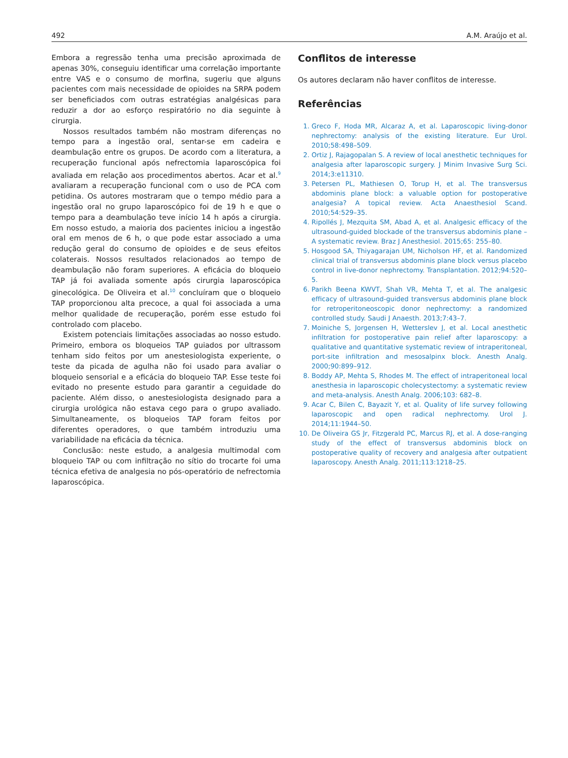492 A.M. Araújo et al.
Embora a regressão tenha uma precisão aproximada de apenas 30%, conseguiu identificar uma correlação importante entre VAS e o consumo de morfina, sugeriu que alguns pacientes com mais necessidade de opioides na SRPA podem ser beneficiados com outras estratégias analgésicas para reduzir a dor ao esforço respiratório no dia seguinte à cirurgia.
Nossos resultados também não mostram diferenças no tempo para a ingestão oral, sentar-se em cadeira e deambulação entre os grupos. De acordo com a literatura, a recuperação funcional após nefrectomia laparoscópica foi avaliada em relação aos procedimentos abertos. Acar et al.<sup>9</sup> avaliaram a recuperação funcional com o uso de PCA com petidina. Os autores mostraram que o tempo médio para a ingestão oral no grupo laparoscópico foi de 19 h e que o tempo para a deambulação teve início 14 h após a cirurgia. Em nosso estudo, a maioria dos pacientes iniciou a ingestão oral em menos de 6 h, o que pode estar associado a uma redução geral do consumo de opioides e de seus efeitos colaterais. Nossos resultados relacionados ao tempo de deambulação não foram superiores. A eficácia do bloqueio TAP já foi avaliada somente após cirurgia laparoscópica ginecológica. De Oliveira et al.<sup>10</sup> concluíram que o bloqueio TAP proporcionou alta precoce, a qual foi associada a uma melhor qualidade de recuperação, porém esse estudo foi controlado com placebo.
Existem potenciais limitações associadas ao nosso estudo. Primeiro, embora os bloqueios TAP guiados por ultrassom tenham sido feitos por um anestesiologista experiente, o teste da picada de agulha não foi usado para avaliar o bloqueio sensorial e a eficácia do bloqueio TAP. Esse teste foi evitado no presente estudo para garantir a ceguidade do paciente. Além disso, o anestesiologista designado para a cirurgia urológica não estava cego para o grupo avaliado. Simultaneamente, os bloqueios TAP foram feitos por diferentes operadores, o que também introduziu uma variabilidade na eficácia da técnica.
Conclusão: neste estudo, a analgesia multimodal com bloqueio TAP ou com infiltração no sítio do trocarte foi uma técnica efetiva de analgesia no pós-operatório de nefrectomia laparoscópica.
Conflitos de interesse
Os autores declaram não haver conflitos de interesse.
Referências
1. Greco F, Hoda MR, Alcaraz A, et al. Laparoscopic living-donor nephrectomy: analysis of the existing literature. Eur Urol. 2010;58:498–509.
2. Ortiz J, Rajagopalan S. A review of local anesthetic techniques for analgesia after laparoscopic surgery. J Minim Invasive Surg Sci. 2014;3:e11310.
3. Petersen PL, Mathiesen O, Torup H, et al. The transversus abdominis plane block: a valuable option for postoperative analgesia? A topical review. Acta Anaesthesiol Scand. 2010;54:529–35.
4. Ripollés J, Mezquita SM, Abad A, et al. Analgesic efficacy of the ultrasound-guided blockade of the transversus abdominis plane – A systematic review. Braz J Anesthesiol. 2015;65: 255–80.
5. Hosgood SA, Thiyagarajan UM, Nicholson HF, et al. Randomized clinical trial of transversus abdominis plane block versus placebo control in live-donor nephrectomy. Transplantation. 2012;94:520–5.
6. Parikh Beena KWVT, Shah VR, Mehta T, et al. The analgesic efficacy of ultrasound-guided transversus abdominis plane block for retroperitoneoscopic donor nephrectomy: a randomized controlled study. Saudi J Anaesth. 2013;7:43–7.
7. Moiniche S, Jorgensen H, Wetterslev J, et al. Local anesthetic infiltration for postoperative pain relief after laparoscopy: a qualitative and quantitative systematic review of intraperitoneal, port-site infiltration and mesosalpinx block. Anesth Analg. 2000;90:899–912.
8. Boddy AP, Mehta S, Rhodes M. The effect of intraperitoneal local anesthesia in laparoscopic cholecystectomy: a systematic review and meta-analysis. Anesth Analg. 2006;103: 682–8.
9. Acar C, Bilen C, Bayazit Y, et al. Quality of life survey following laparoscopic and open radical nephrectomy. Urol J. 2014;11:1944–50.
10. De Oliveira GS Jr, Fitzgerald PC, Marcus RJ, et al. A dose-ranging study of the effect of transversus abdominis block on postoperative quality of recovery and analgesia after outpatient laparoscopy. Anesth Analg. 2011;113:1218–25.